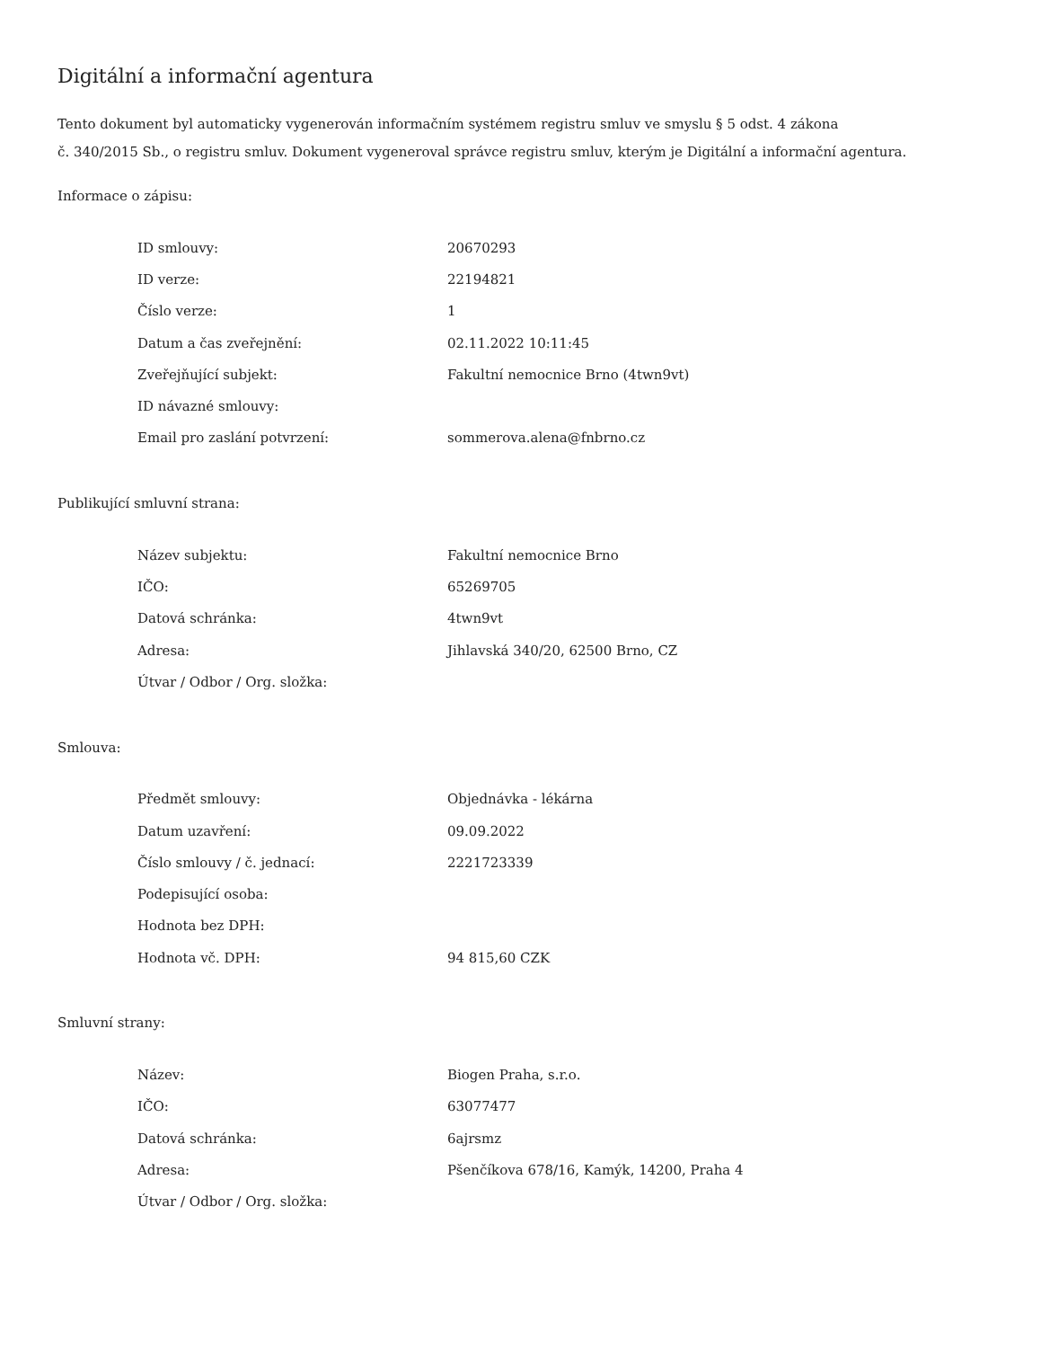Digitální a informační agentura
Tento dokument byl automaticky vygenerován informačním systémem registru smluv ve smyslu § 5 odst. 4 zákona
č. 340/2015 Sb., o registru smluv. Dokument vygeneroval správce registru smluv, kterým je Digitální a informační agentura.
Informace o zápisu:
| ID smlouvy: | 20670293 |
| ID verze: | 22194821 |
| Číslo verze: | 1 |
| Datum a čas zveřejnění: | 02.11.2022 10:11:45 |
| Zveřejňující subjekt: | Fakultní nemocnice Brno (4twn9vt) |
| ID návazné smlouvy: | |
| Email pro zaslání potvrzení: | sommerova.alena@fnbrno.cz |
Publikující smluvní strana:
| Název subjektu: | Fakultní nemocnice Brno |
| IČO: | 65269705 |
| Datová schránka: | 4twn9vt |
| Adresa: | Jihlavská 340/20, 62500 Brno, CZ |
| Útvar / Odbor / Org. složka: | |
Smlouva:
| Předmět smlouvy: | Objednávka - lékárna |
| Datum uzavření: | 09.09.2022 |
| Číslo smlouvy / č. jednací: | 2221723339 |
| Podepisující osoba: | |
| Hodnota bez DPH: | |
| Hodnota vč. DPH: | 94 815,60 CZK |
Smluvní strany:
| Název: | Biogen Praha, s.r.o. |
| IČO: | 63077477 |
| Datová schránka: | 6ajrsmz |
| Adresa: | Pšenčíkova 678/16, Kamýk, 14200, Praha 4 |
| Útvar / Odbor / Org. složka: | |